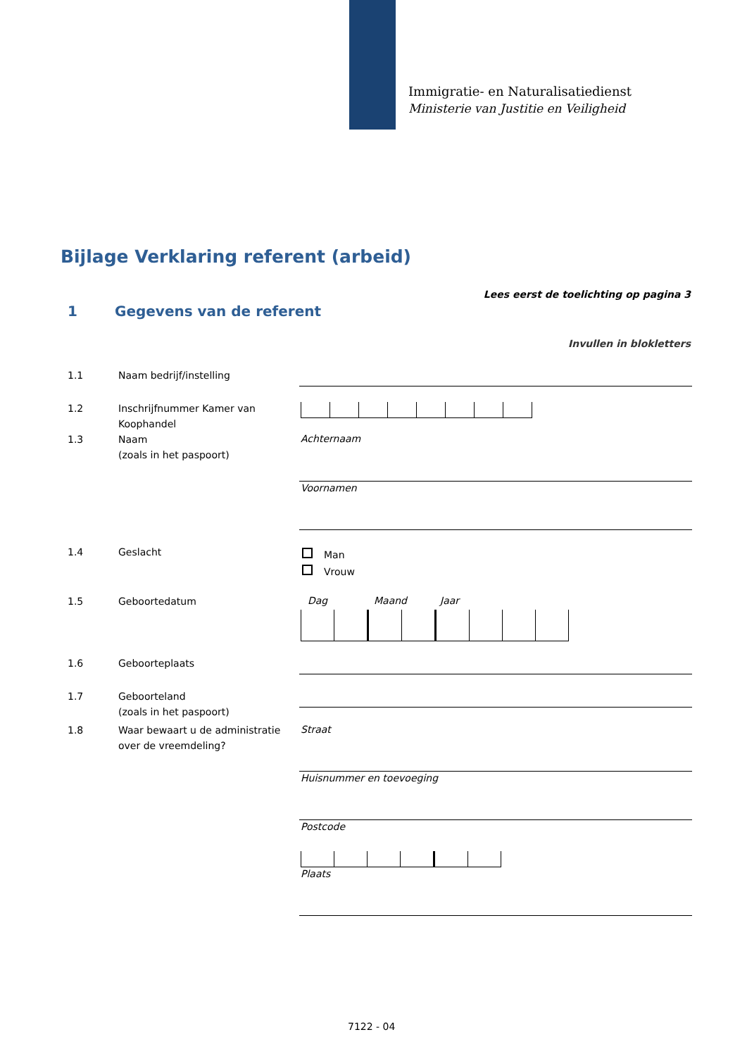Immigratie- en Naturalisatiedienst
Ministerie van Justitie en Veiligheid
Bijlage Verklaring referent (arbeid)
Lees eerst de toelichting op pagina 3
1 Gegevens van de referent
Invullen in blokletters
1.1 Naam bedrijf/instelling
1.2 Inschrijfnummer Kamer van Koophandel
1.3 Naam
(zoals in het paspoort)
Achternaam
Voornamen
1.4 Geslacht
Man
Vrouw
1.5 Geboortedatum Dag Maand Jaar
1.6 Geboorteplaats
1.7 Geboorteland
(zoals in het paspoort)
1.8 Waar bewaart u de administratie over de vreemdeling?
Straat
Huisnummer en toevoeging
Postcode
Plaats
7122 - 04